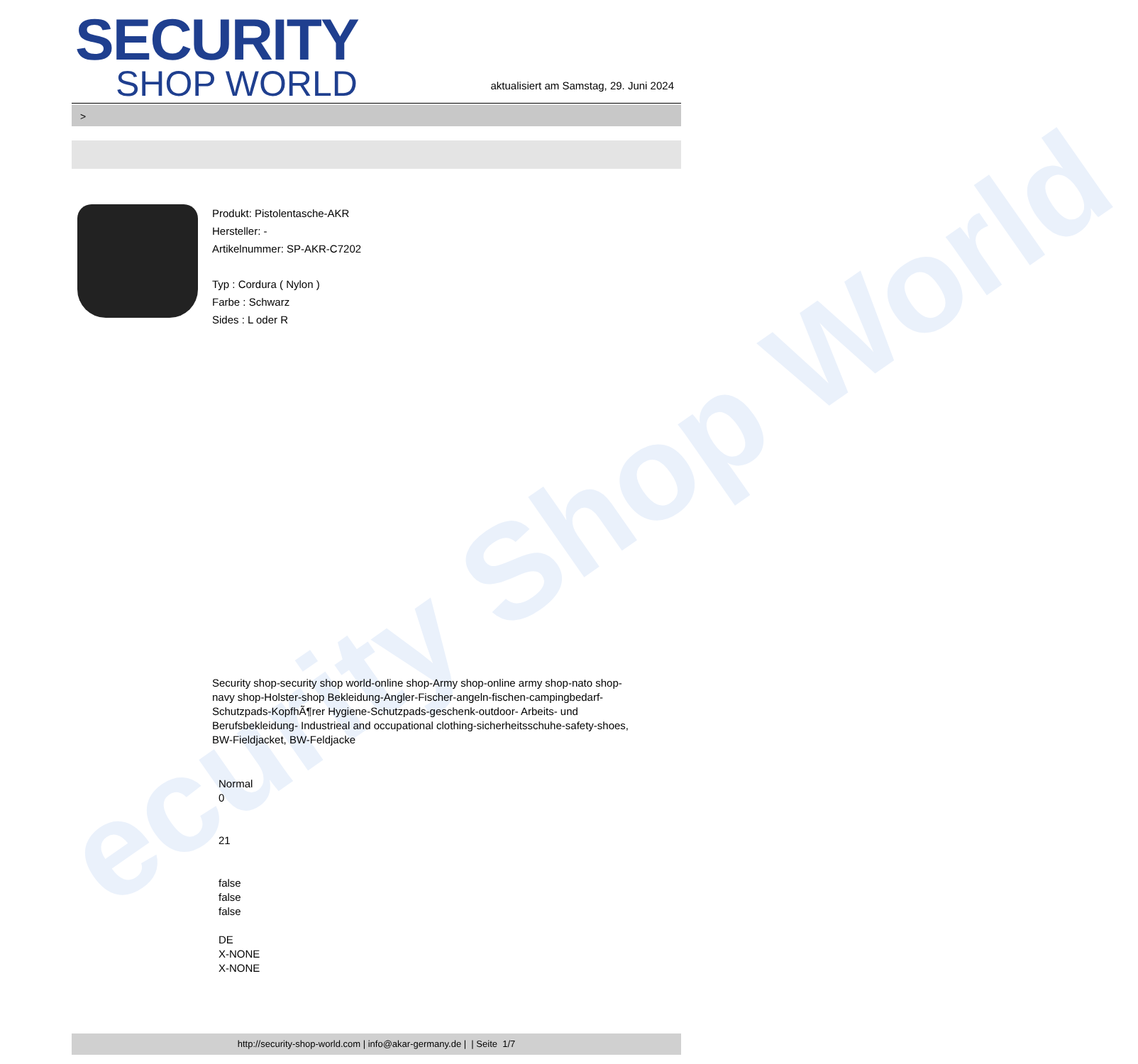ecurity Shop World
SECURITY
SHOP WORLD
aktualisiert am Samstag, 29. Juni 2024
>
Produkt: Pistolentasche-AKR
Hersteller: -
Artikelnummer: SP-AKR-C7202
Typ : Cordura ( Nylon )
Farbe : Schwarz
Sides : L oder R
Security shop-security shop world-online shop-Army shop-online army shop-nato shop-navy shop-Holster-shop Bekleidung-Angler-Fischer-angeln-fischen-campingbedarf-Schutzpads-KopfhÃ¶rer Hygiene-Schutzpads-geschenk-outdoor- Arbeits- und Berufsbekleidung- Industrieal and occupational clothing-sicherheitsschuhe-safety-shoes, BW-Fieldjacket, BW-Feldjacke
Normal
0
21
false
false
false
DE
X-NONE
X-NONE
http://security-shop-world.com | info@akar-germany.de | | Seite 1/7